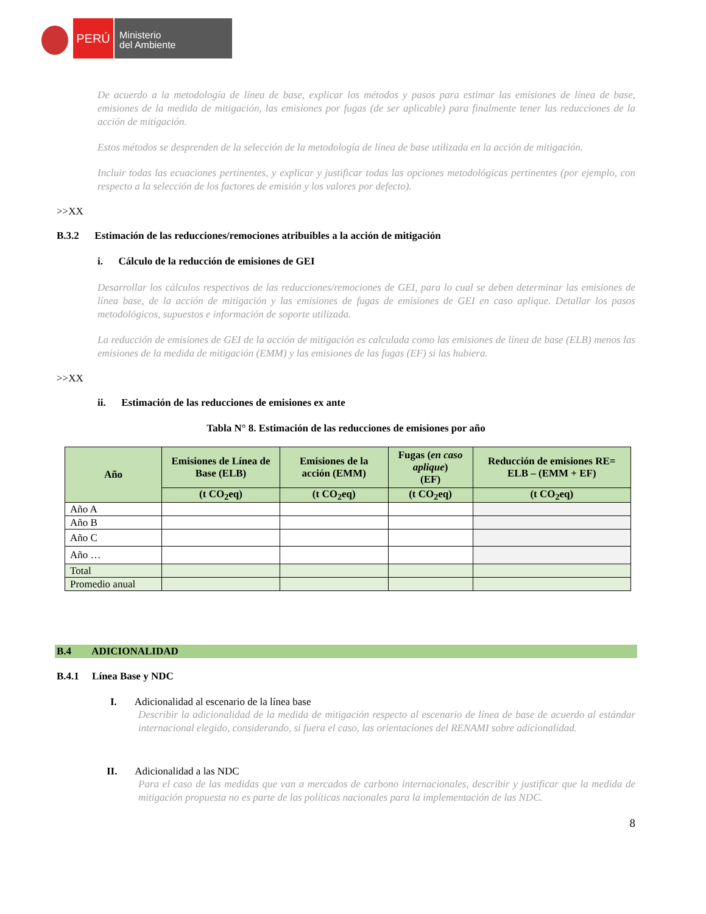PERÚ
Ministerio
del Ambiente
De acuerdo a la metodología de línea de base, explicar los métodos y pasos para estimar las emisiones de línea de base, emisiones de la medida de mitigación, las emisiones por fugas (de ser aplicable) para finalmente tener las reducciones de la acción de mitigación.
Estos métodos se desprenden de la selección de la metodología de línea de base utilizada en la acción de mitigación.
Incluir todas las ecuaciones pertinentes, y explicar y justificar todas las opciones metodológicas pertinentes (por ejemplo, con respecto a la selección de los factores de emisión y los valores por defecto).
>>XX
B.3.2 Estimación de las reducciones/remociones atribuibles a la acción de mitigación
i. Cálculo de la reducción de emisiones de GEI
Desarrollar los cálculos respectivos de las reducciones/remociones de GEI, para lo cual se deben determinar las emisiones de línea base, de la acción de mitigación y las emisiones de fugas de emisiones de GEI en caso aplique. Detallar los pasos metodológicos, supuestos e información de soporte utilizada.
La reducción de emisiones de GEI de la acción de mitigación es calculada como las emisiones de línea de base (ELB) menos las emisiones de la medida de mitigación (EMM) y las emisiones de las fugas (EF) si las hubiera.
>>XX
ii. Estimación de las reducciones de emisiones ex ante
Tabla N° 8. Estimación de las reducciones de emisiones por año
| Año | Emisiones de Línea de Base (ELB) | Emisiones de la acción (EMM) | Fugas ( en caso aplique ) (EF) | Reducción de emisiones RE= ELB – (EMM + EF) |
| --- | --- | --- | --- | --- |
| | (t CO<sub>2</sub>eq) | (t CO<sub>2</sub>eq) | (t CO<sub>2</sub>eq) | (t CO<sub>2</sub>eq) |
| Año A | | | | |
| Año B | | | | |
| Año C | | | | |
| Año … | | | | |
| Total | | | | |
| Promedio anual | | | | |
B.4 ADICIONALIDAD
B.4.1 Línea Base y NDC
I. Adicionalidad al escenario de la línea base
Describir la adicionalidad de la medida de mitigación respecto al escenario de línea de base de acuerdo al estándar internacional elegido, considerando, si fuera el caso, las orientaciones del RENAMI sobre adicionalidad.
II. Adicionalidad a las NDC
Para el caso de las medidas que van a mercados de carbono internacionales, describir y justificar que la medida de mitigación propuesta no es parte de las políticas nacionales para la implementación de las NDC.
8